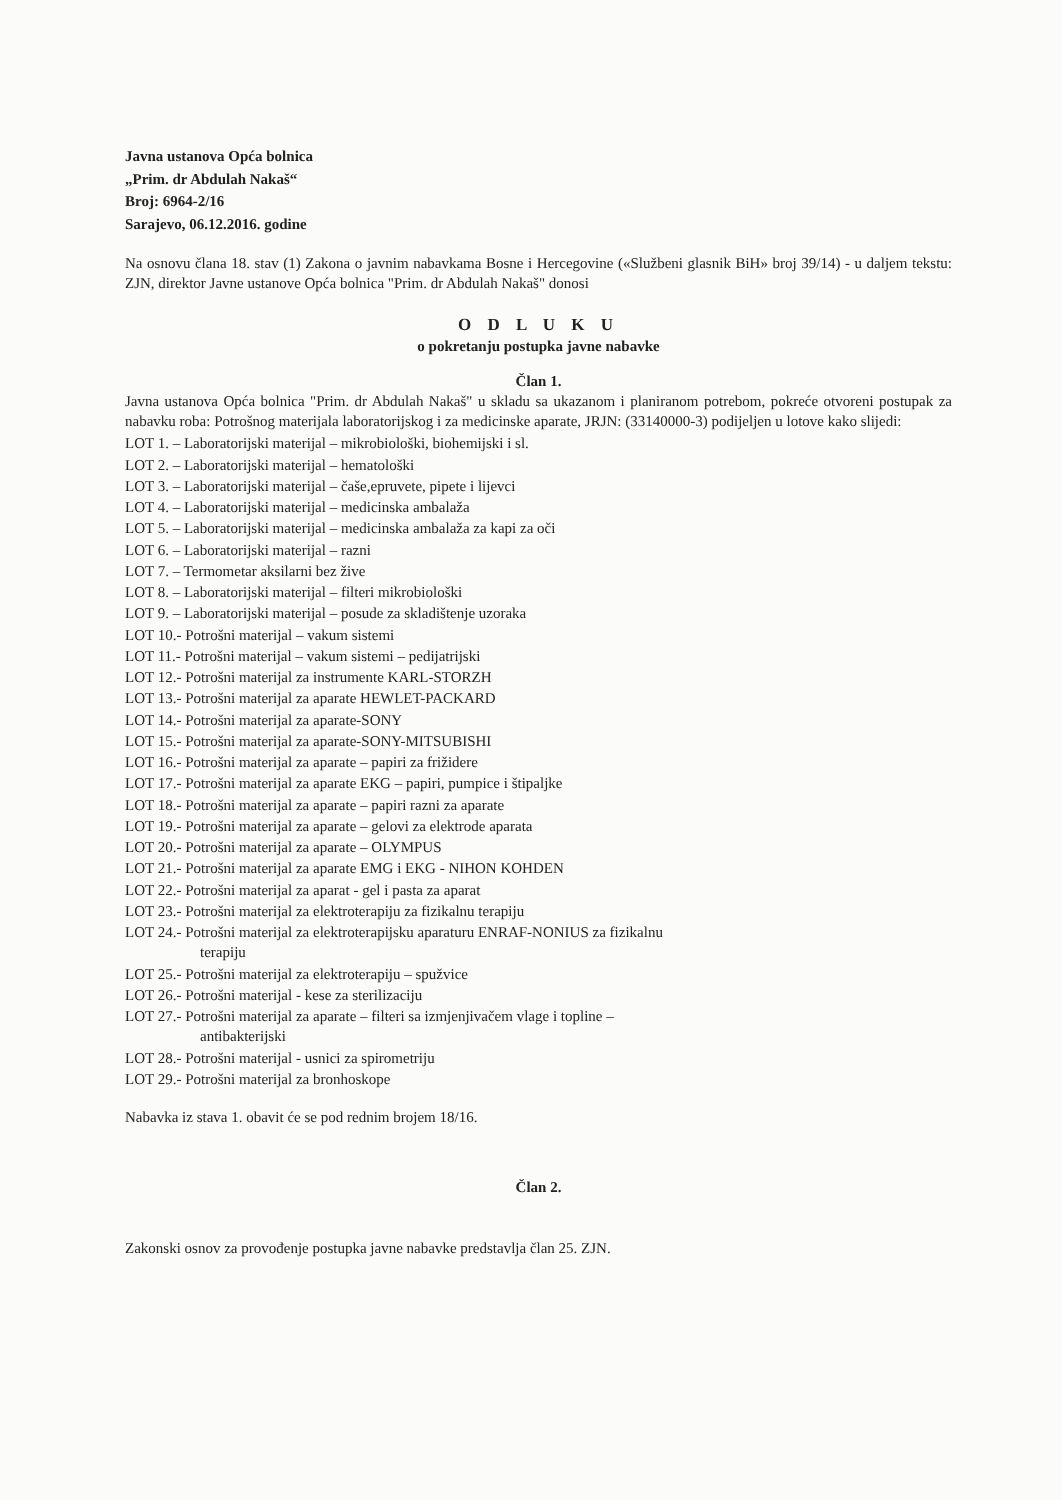Javna ustanova Opća bolnica
„Prim. dr Abdulah Nakaš“
Broj: 6964-2/16
Sarajevo, 06.12.2016. godine
Na osnovu člana 18. stav (1) Zakona o javnim nabavkama Bosne i Hercegovine («Službeni glasnik BiH» broj 39/14) - u daljem tekstu: ZJN, direktor Javne ustanove Opća bolnica "Prim. dr Abdulah Nakaš" donosi
O D L U K U
o pokretanju postupka javne nabavke
Član 1.
Javna ustanova Opća bolnica "Prim. dr Abdulah Nakaš" u skladu sa ukazanom i planiranom potrebom, pokreće otvoreni postupak za nabavku roba: Potrošnog materijala laboratorijskog i za medicinske aparate, JRJN: (33140000-3) podijeljen u lotove kako slijedi:
LOT 1. – Laboratorijski materijal – mikrobiološki, biohemijski i sl.
LOT 2. – Laboratorijski materijal – hematološki
LOT 3. – Laboratorijski materijal – čaše,epruvete, pipete i lijevci
LOT 4. – Laboratorijski materijal – medicinska ambalaža
LOT 5. – Laboratorijski materijal – medicinska ambalaža za kapi za oči
LOT 6. – Laboratorijski materijal – razni
LOT 7. – Termometar aksilarni bez žive
LOT 8. – Laboratorijski materijal – filteri mikrobiološki
LOT 9. – Laboratorijski materijal – posude za skladištenje uzoraka
LOT 10.- Potrošni materijal – vakum sistemi
LOT 11.- Potrošni materijal – vakum sistemi – pedijatrijski
LOT 12.- Potrošni materijal za instrumente KARL-STORZH
LOT 13.- Potrošni materijal za aparate HEWLET-PACKARD
LOT 14.- Potrošni materijal za aparate-SONY
LOT 15.- Potrošni materijal za aparate-SONY-MITSUBISHI
LOT 16.- Potrošni materijal za aparate – papiri za frižidere
LOT 17.- Potrošni materijal za aparate EKG – papiri, pumpice i štipaljke
LOT 18.- Potrošni materijal za aparate – papiri razni za aparate
LOT 19.- Potrošni materijal za aparate – gelovi za elektrode aparata
LOT 20.- Potrošni materijal za aparate – OLYMPUS
LOT 21.- Potrošni materijal za aparate EMG i EKG - NIHON KOHDEN
LOT 22.- Potrošni materijal za aparat - gel i pasta za aparat
LOT 23.- Potrošni materijal za elektroterapiju za fizikalnu terapiju
LOT 24.- Potrošni materijal za elektroterapijsku aparaturu ENRAF-NONIUS za fizikalnu
terapiju
LOT 25.- Potrošni materijal za elektroterapiju – spužvice
LOT 26.- Potrošni materijal - kese za sterilizaciju
LOT 27.- Potrošni materijal za aparate – filteri sa izmjenjivačem vlage i topline –
antibakterijski
LOT 28.- Potrošni materijal - usnici za spirometriju
LOT 29.- Potrošni materijal za bronhoskope
Nabavka iz stava 1. obavit će se pod rednim brojem 18/16.
Član 2.
Zakonski osnov za provođenje postupka javne nabavke predstavlja član 25. ZJN.